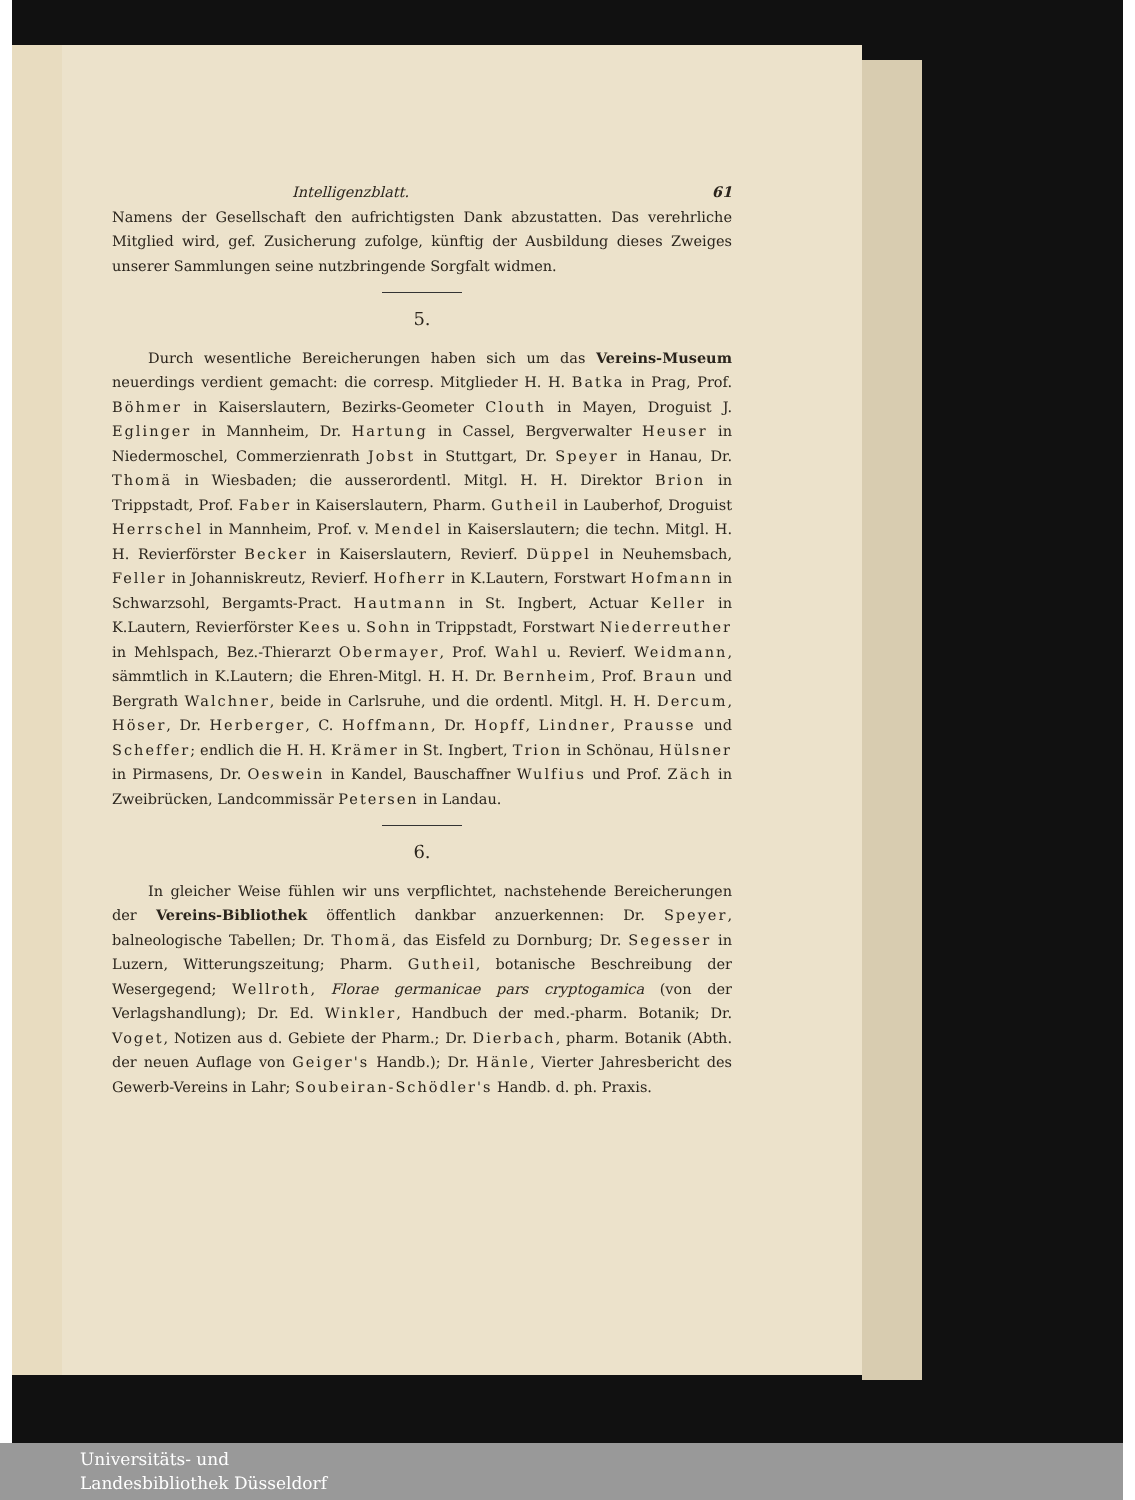Intelligenzblatt. 61
Namens der Gesellschaft den aufrichtigsten Dank abzustatten. Das verehrliche Mitglied wird, gef. Zusicherung zufolge, künftig der Ausbildung dieses Zweiges unserer Sammlungen seine nutzbringende Sorgfalt widmen.
5.
Durch wesentliche Bereicherungen haben sich um das Vereins-Museum neuerdings verdient gemacht: die corresp. Mitglieder H. H. Batka in Prag, Prof. Böhmer in Kaiserslautern, Bezirks-Geometer Clouth in Mayen, Droguist J. Eglinger in Mannheim, Dr. Hartung in Cassel, Bergverwalter Heuser in Niedermoschel, Commerzienrath Jobst in Stuttgart, Dr. Speyer in Hanau, Dr. Thomä in Wiesbaden; die ausserordentl. Mitgl. H. H. Direktor Brion in Trippstadt, Prof. Faber in Kaiserslautern, Pharm. Gutheil in Lauberhof, Droguist Herrschel in Mannheim, Prof. v. Mendel in Kaiserslautern; die techn. Mitgl. H. H. Revierförster Becker in Kaiserslautern, Revierf. Düppel in Neuhemsbach, Feller in Johanniskreutz, Revierf. Hofherr in K.Lautern, Forstwart Hofmann in Schwarzsohl, Bergamts-Pract. Hautmann in St. Ingbert, Actuar Keller in K.Lautern, Revierförster Kees u. Sohn in Trippstadt, Forstwart Niederreuther in Mehlspach, Bez.-Thierarzt Obermayer, Prof. Wahl u. Revierf. Weidmann, sämmtlich in K.Lautern; die Ehren-Mitgl. H. H. Dr. Bernheim, Prof. Braun und Bergrath Walchner, beide in Carlsruhe, und die ordentl. Mitgl. H. H. Dercum, Höser, Dr. Herberger, C. Hoffmann, Dr. Hopff, Lindner, Prausse und Scheffer; endlich die H. H. Krämer in St. Ingbert, Trion in Schönau, Hülsner in Pirmasens, Dr. Oeswein in Kandel, Bauschaffner Wulfius und Prof. Zäch in Zweibrücken, Landcommissär Petersen in Landau.
6.
In gleicher Weise fühlen wir uns verpflichtet, nachstehende Bereicherungen der Vereins-Bibliothek öffentlich dankbar anzuerkennen: Dr. Speyer, balneologische Tabellen; Dr. Thomä, das Eisfeld zu Dornburg; Dr. Segesser in Luzern, Witterungszeitung; Pharm. Gutheil, botanische Beschreibung der Wesergegend; Wellroth, Florae germanicae pars cryptogamica (von der Verlagshandlung); Dr. Ed. Winkler, Handbuch der med.-pharm. Botanik; Dr. Voget, Notizen aus d. Gebiete der Pharm.; Dr. Dierbach, pharm. Botanik (Abth. der neuen Auflage von Geiger's Handb.); Dr. Hänle, Vierter Jahresbericht des Gewerb-Vereins in Lahr; Soubeiran-Schödler's Handb. d. ph. Praxis.
Universitäts- und
Landesbibliothek Düsseldorf